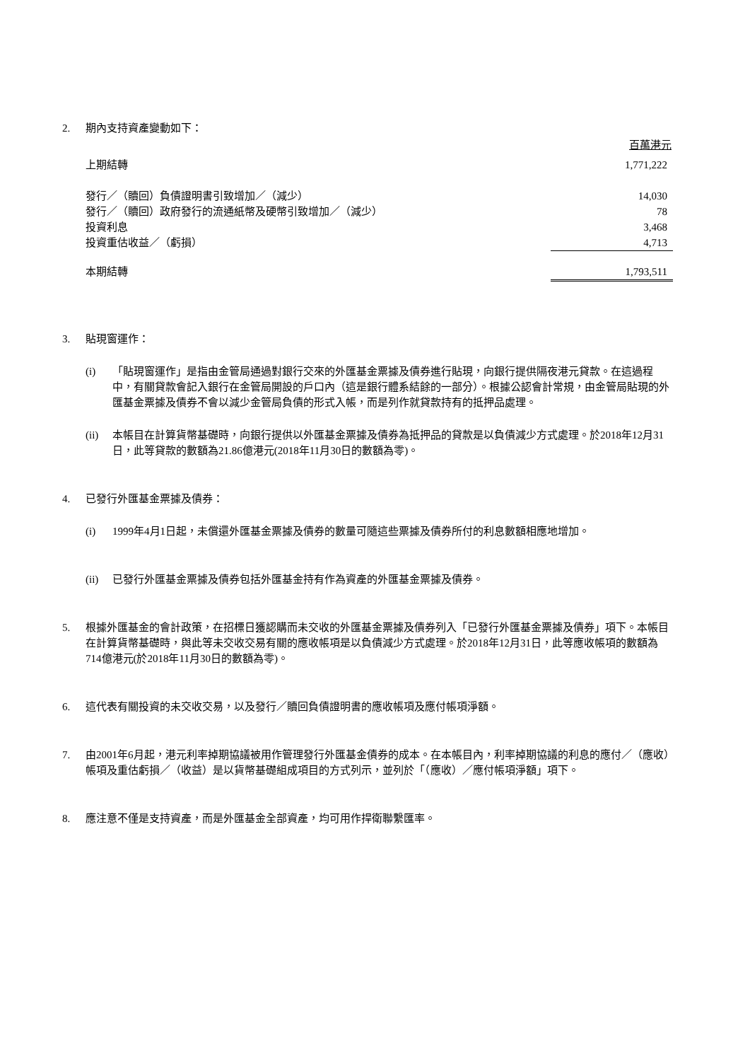2. 期內支持資產變動如下：
| | 百萬港元 |
| 上期結轉 | 1,771,222 |
| 發行／（贖回）負債證明書引致增加／（減少） | 14,030 |
| 發行／（贖回）政府發行的流通紙幣及硬幣引致增加／（減少） | 78 |
| 投資利息 | 3,468 |
| 投資重估收益／（虧損） | 4,713 |
| 本期結轉 | 1,793,511 |
3. 貼現窗運作：
(i) 「貼現窗運作」是指由金管局通過對銀行交來的外匯基金票據及債券進行貼現，向銀行提供隔夜港元貸款。在這過程中，有關貸款會記入銀行在金管局開設的戶口內（這是銀行體系結餘的一部分）。根據公認會計常規，由金管局貼現的外匯基金票據及債券不會以減少金管局負債的形式入帳，而是列作就貸款持有的抵押品處理。
(ii) 本帳目在計算貨幣基礎時，向銀行提供以外匯基金票據及債券為抵押品的貸款是以負債減少方式處理。於2018年12月31日，此等貸款的數額為21.86億港元(2018年11月30日的數額為零)。
4. 已發行外匯基金票據及債券：
(i) 1999年4月1日起，未償還外匯基金票據及債券的數量可隨這些票據及債券所付的利息數額相應地增加。
(ii) 已發行外匯基金票據及債券包括外匯基金持有作為資產的外匯基金票據及債券。
5. 根據外匯基金的會計政策，在招標日獲認購而未交收的外匯基金票據及債券列入「已發行外匯基金票據及債券」項下。本帳目在計算貨幣基礎時，與此等未交收交易有關的應收帳項是以負債減少方式處理。於2018年12月31日，此等應收帳項的數額為714億港元(於2018年11月30日的數額為零)。
6. 這代表有關投資的未交收交易，以及發行／贖回負債證明書的應收帳項及應付帳項淨額。
7. 由2001年6月起，港元利率掉期協議被用作管理發行外匯基金債券的成本。在本帳目內，利率掉期協議的利息的應付／（應收）帳項及重估虧損／（收益）是以貨幣基礎組成項目的方式列示，並列於「（應收）／應付帳項淨額」項下。
8. 應注意不僅是支持資產，而是外匯基金全部資產，均可用作捍衛聯繫匯率。